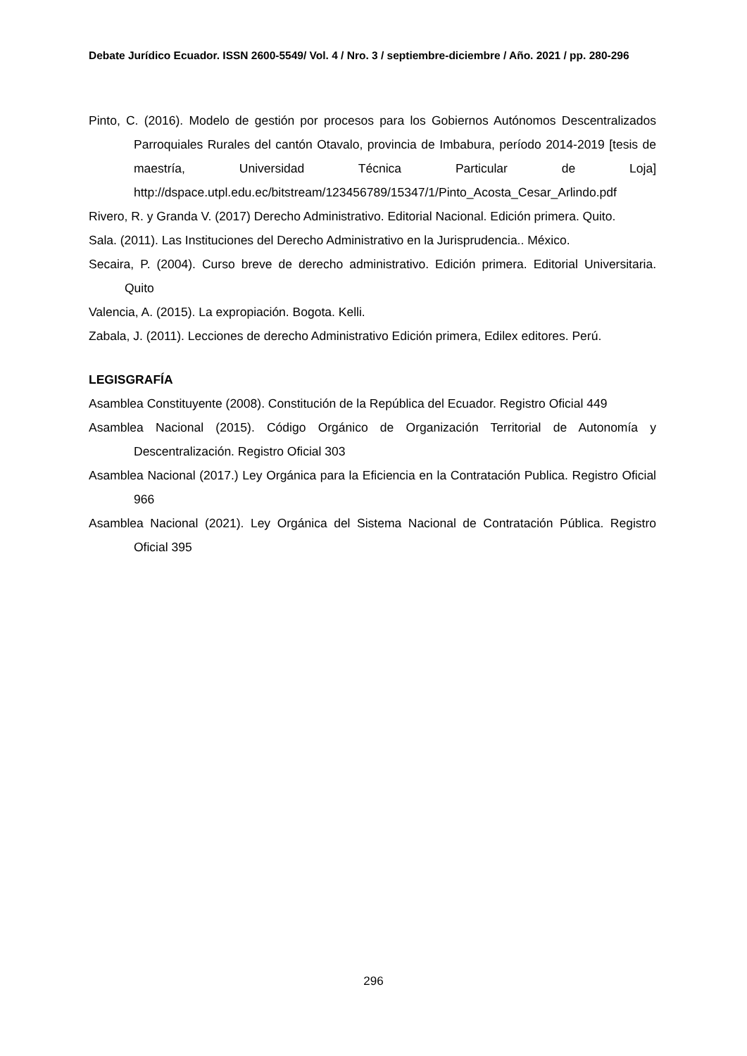Debate Jurídico Ecuador. ISSN 2600-5549/ Vol. 4 / Nro. 3 / septiembre-diciembre / Año. 2021 / pp. 280-296
Pinto, C. (2016). Modelo de gestión por procesos para los Gobiernos Autónomos Descentralizados Parroquiales Rurales del cantón Otavalo, provincia de Imbabura, período 2014-2019 [tesis de maestría, Universidad Técnica Particular de Loja] http://dspace.utpl.edu.ec/bitstream/123456789/15347/1/Pinto_Acosta_Cesar_Arlindo.pdf
Rivero, R. y Granda V. (2017) Derecho Administrativo. Editorial Nacional. Edición primera. Quito.
Sala. (2011). Las Instituciones del Derecho Administrativo en la Jurisprudencia.. México.
Secaira, P. (2004). Curso breve de derecho administrativo. Edición primera. Editorial Universitaria. Quito
Valencia, A. (2015). La expropiación. Bogota. Kelli.
Zabala, J. (2011). Lecciones de derecho Administrativo Edición primera, Edilex editores. Perú.
LEGISGRAFÍA
Asamblea Constituyente (2008). Constitución de la República del Ecuador. Registro Oficial 449
Asamblea Nacional (2015). Código Orgánico de Organización Territorial de Autonomía y Descentralización. Registro Oficial 303
Asamblea Nacional (2017.) Ley Orgánica para la Eficiencia en la Contratación Publica. Registro Oficial 966
Asamblea Nacional (2021). Ley Orgánica del Sistema Nacional de Contratación Pública. Registro Oficial 395
296